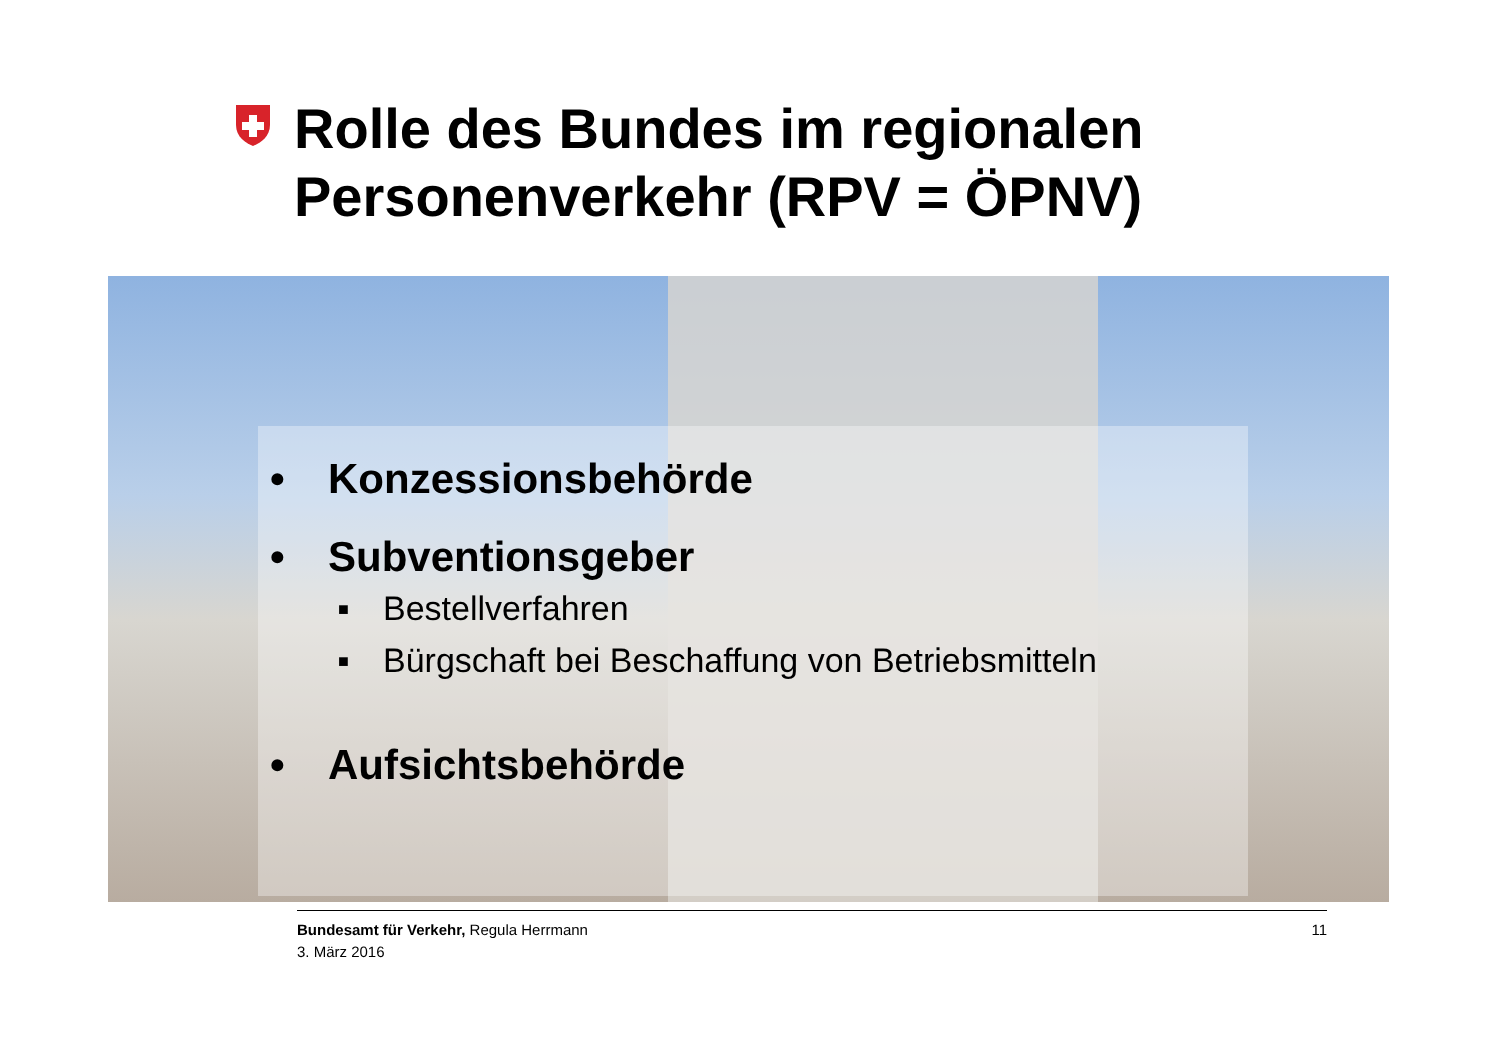Rolle des Bundes im regionalen
Personenverkehr (RPV = ÖPNV)
• Konzessionsbehörde
• Subventionsgeber
■ Bestellverfahren
■ Bürgschaft bei Beschaffung von Betriebsmitteln
• Aufsichtsbehörde
Bundesamt für Verkehr, Regula Herrmann
3. März 2016
11